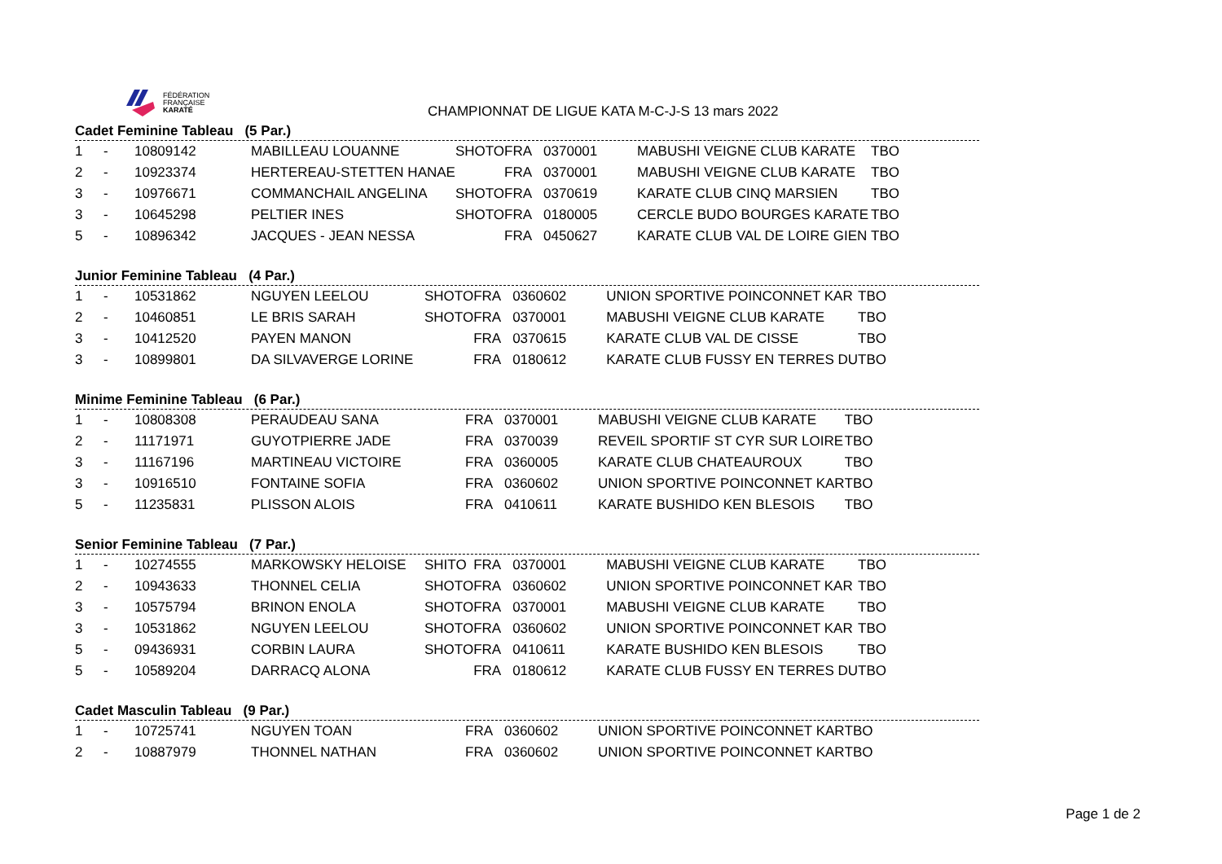FÉDÉRATION
FRANÇAISE
KARATÉ
CHAMPIONNAT DE LIGUE KATA M-C-J-S 13 mars 2022
Cadet Feminine Tableau (5 Par.)
| 1 | - | 10809142 | MABILLEAU LOUANNE | SHOTO | FRA | 0370001 | MABUSHI VEIGNE CLUB KARATE | TBO |
| 2 | - | 10923374 | HERTEREAU-STETTEN HANAE | | FRA | 0370001 | MABUSHI VEIGNE CLUB KARATE | TBO |
| 3 | - | 10976671 | COMMANCHAIL ANGELINA | SHOTO | FRA | 0370619 | KARATE CLUB CINQ MARSIEN | TBO |
| 3 | - | 10645298 | PELTIER INES | SHOTO | FRA | 0180005 | CERCLE BUDO BOURGES KARATE | TBO |
| 5 | - | 10896342 | JACQUES - JEAN NESSA | | FRA | 0450627 | KARATE CLUB VAL DE LOIRE GIEN | TBO |
Junior Feminine Tableau (4 Par.)
| 1 | - | 10531862 | NGUYEN LEELOU | SHOTO | FRA | 0360602 | UNION SPORTIVE POINCONNET KAR | TBO |
| 2 | - | 10460851 | LE BRIS SARAH | SHOTO | FRA | 0370001 | MABUSHI VEIGNE CLUB KARATE | TBO |
| 3 | - | 10412520 | PAYEN MANON | | FRA | 0370615 | KARATE CLUB VAL DE CISSE | TBO |
| 3 | - | 10899801 | DA SILVAVERGE LORINE | | FRA | 0180612 | KARATE CLUB FUSSY EN TERRES DU | TBO |
Minime Feminine Tableau (6 Par.)
| 1 | - | 10808308 | PERAUDEAU SANA | | FRA | 0370001 | MABUSHI VEIGNE CLUB KARATE | TBO |
| 2 | - | 11171971 | GUYOTPIERRE JADE | | FRA | 0370039 | REVEIL SPORTIF ST CYR SUR LOIRE | TBO |
| 3 | - | 11167196 | MARTINEAU VICTOIRE | | FRA | 0360005 | KARATE CLUB CHATEAUROUX | TBO |
| 3 | - | 10916510 | FONTAINE SOFIA | | FRA | 0360602 | UNION SPORTIVE POINCONNET KAR | TBO |
| 5 | - | 11235831 | PLISSON ALOIS | | FRA | 0410611 | KARATE BUSHIDO KEN BLESOIS | TBO |
Senior Feminine Tableau (7 Par.)
| 1 | - | 10274555 | MARKOWSKY HELOISE | SHITO | FRA | 0370001 | MABUSHI VEIGNE CLUB KARATE | TBO |
| 2 | - | 10943633 | THONNEL CELIA | SHOTO | FRA | 0360602 | UNION SPORTIVE POINCONNET KAR | TBO |
| 3 | - | 10575794 | BRINON ENOLA | SHOTO | FRA | 0370001 | MABUSHI VEIGNE CLUB KARATE | TBO |
| 3 | - | 10531862 | NGUYEN LEELOU | SHOTO | FRA | 0360602 | UNION SPORTIVE POINCONNET KAR | TBO |
| 5 | - | 09436931 | CORBIN LAURA | SHOTO | FRA | 0410611 | KARATE BUSHIDO KEN BLESOIS | TBO |
| 5 | - | 10589204 | DARRACQ ALONA | | FRA | 0180612 | KARATE CLUB FUSSY EN TERRES DU | TBO |
Cadet Masculin Tableau (9 Par.)
| 1 | - | 10725741 | NGUYEN TOAN | | FRA | 0360602 | UNION SPORTIVE POINCONNET KAR | TBO |
| 2 | - | 10887979 | THONNEL NATHAN | | FRA | 0360602 | UNION SPORTIVE POINCONNET KAR | TBO |
Page 1 de 2